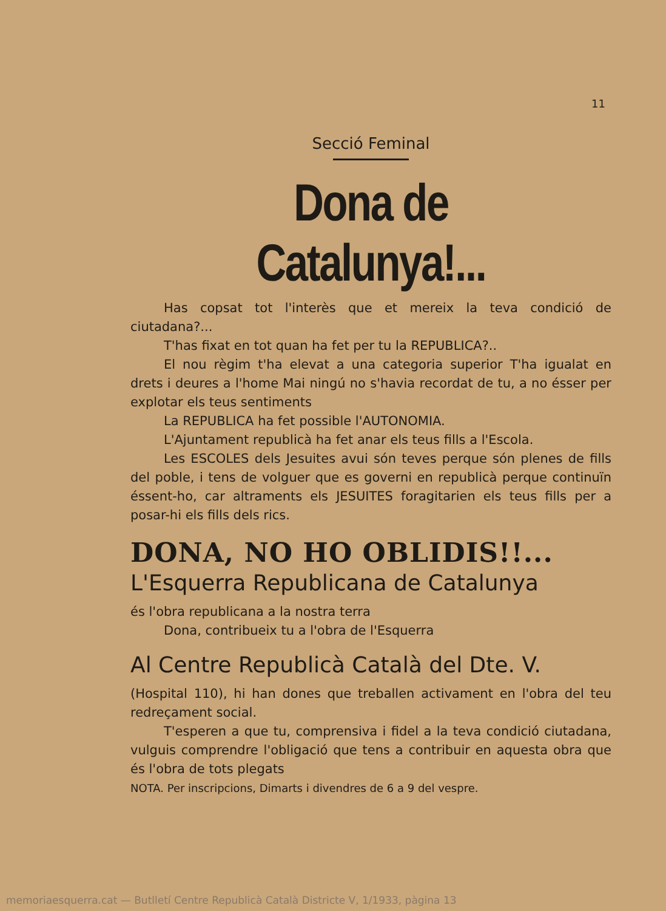11
Secció Feminal
Dona de Catalunya!...
Has copsat tot l'interès que et mereix la teva condició de ciutadana?...
T'has fixat en tot quan ha fet per tu la REPUBLICA?..
El nou règim t'ha elevat a una categoria superior T'ha igualat en drets i deures a l'home Mai ningú no s'havia recordat de tu, a no ésser per explotar els teus sentiments
La REPUBLICA ha fet possible l'AUTONOMIA.
L'Ajuntament republicà ha fet anar els teus fills a l'Escola.
Les ESCOLES dels Jesuites avui són teves perque són plenes de fills del poble, i tens de volguer que es governi en republicà perque continuïn éssent-ho, car altraments els JESUITES foragitarien els teus fills per a posar-hi els fills dels rics.
DONA, NO HO OBLIDIS!!...
L'Esquerra Republicana de Catalunya
és l'obra republicana a la nostra terra
Dona, contribueix tu a l'obra de l'Esquerra
Al Centre Republicà Català del Dte. V.
(Hospital 110), hi han dones que treballen activament en l'obra del teu redreçament social.
T'esperen a que tu, comprensiva i fidel a la teva condició ciutadana, vulguis comprendre l'obligació que tens a contribuir en aquesta obra que és l'obra de tots plegats
NOTA. Per inscripcions, Dimarts i divendres de 6 a 9 del vespre.
memoriaesquerra.cat — Butlletí Centre Republicà Català Districte V, 1/1933, pàgina 13